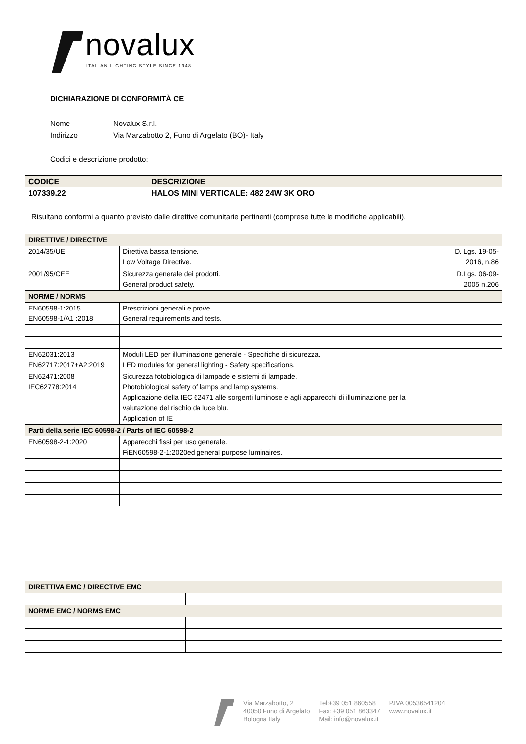novalux
ITALIAN LIGHTING STYLE SINCE 1948
DICHIARAZIONE DI CONFORMITÀ CE
Nome Novalux S.r.l.
Indirizzo Via Marzabotto 2, Funo di Argelato (BO)- Italy
Codici e descrizione prodotto:
| CODICE | DESCRIZIONE |
| 107339.22 | HALOS MINI VERTICALE: 482 24W 3K ORO |
Risultano conformi a quanto previsto dalle direttive comunitarie pertinenti (comprese tutte le modifiche applicabili).
| DIRETTIVE / DIRECTIVE | | |
| 2014/35/UE | Direttiva bassa tensione. Low Voltage Directive. | D. Lgs. 19-05- 2016, n.86 |
| 2001/95/CEE | Sicurezza generale dei prodotti. General product safety. | D.Lgs. 06-09- 2005 n.206 |
| NORME / NORMS | | |
| EN60598-1:2015 EN60598-1/A1 :2018 | Prescrizioni generali e prove. General requirements and tests. | |
| EN62031:2013 EN62717:2017+A2:2019 | Moduli LED per illuminazione generale - Specifiche di sicurezza. LED modules for general lighting - Safety specifications. | |
| EN62471:2008 IEC62778:2014 | Sicurezza fotobiologica di lampade e sistemi di lampade. Photobiological safety of lamps and lamp systems. Applicazione della IEC 62471 alle sorgenti luminose e agli apparecchi di illuminazione per la valutazione del rischio da luce blu. Application of IE | |
| Parti della serie IEC 60598-2 / Parts of IEC 60598-2 | | |
| EN60598-2-1:2020 | Apparecchi fissi per uso generale. FiEN60598-2-1:2020ed general purpose luminaires. | |
| DIRETTIVA EMC / DIRECTIVE EMC | | |
| NORME EMC / NORMS EMC | | |
Via Marzabotto, 2
40050 Funo di Argelato
Bologna Italy
Tel:+39 051 860558
Fax: +39 051 863347
Mail: info@novalux.it
P.IVA 00536541204
www.novalux.it